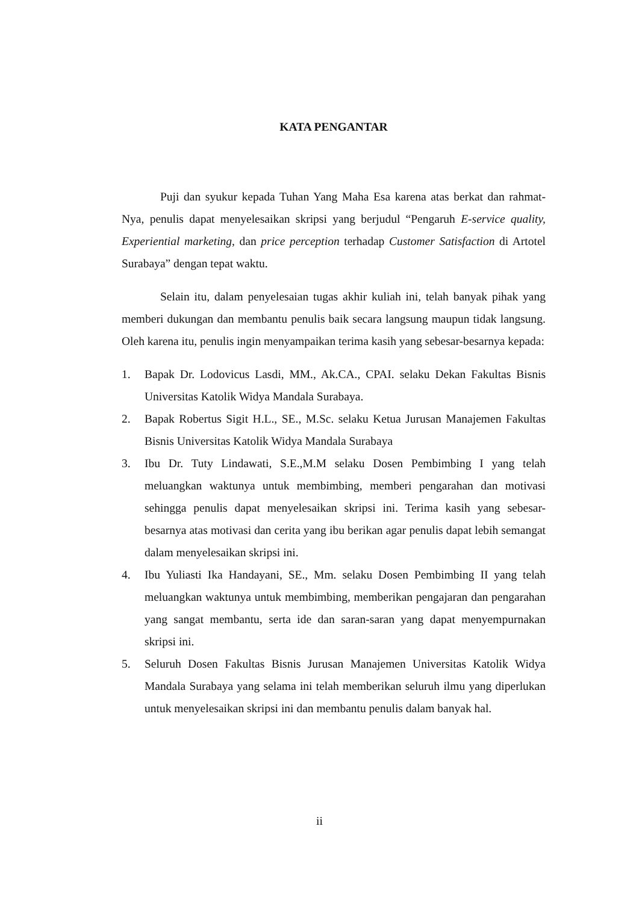KATA PENGANTAR
Puji dan syukur kepada Tuhan Yang Maha Esa karena atas berkat dan rahmat-Nya, penulis dapat menyelesaikan skripsi yang berjudul “Pengaruh E-service quality, Experiential marketing, dan price perception terhadap Customer Satisfaction di Artotel Surabaya” dengan tepat waktu.
Selain itu, dalam penyelesaian tugas akhir kuliah ini, telah banyak pihak yang memberi dukungan dan membantu penulis baik secara langsung maupun tidak langsung. Oleh karena itu, penulis ingin menyampaikan terima kasih yang sebesar-besarnya kepada:
1. Bapak Dr. Lodovicus Lasdi, MM., Ak.CA., CPAI. selaku Dekan Fakultas Bisnis Universitas Katolik Widya Mandala Surabaya.
2. Bapak Robertus Sigit H.L., SE., M.Sc. selaku Ketua Jurusan Manajemen Fakultas Bisnis Universitas Katolik Widya Mandala Surabaya
3. Ibu Dr. Tuty Lindawati, S.E.,M.M selaku Dosen Pembimbing I yang telah meluangkan waktunya untuk membimbing, memberi pengarahan dan motivasi sehingga penulis dapat menyelesaikan skripsi ini. Terima kasih yang sebesar-besarnya atas motivasi dan cerita yang ibu berikan agar penulis dapat lebih semangat dalam menyelesaikan skripsi ini.
4. Ibu Yuliasti Ika Handayani, SE., Mm. selaku Dosen Pembimbing II yang telah meluangkan waktunya untuk membimbing, memberikan pengajaran dan pengarahan yang sangat membantu, serta ide dan saran-saran yang dapat menyempurnakan skripsi ini.
5. Seluruh Dosen Fakultas Bisnis Jurusan Manajemen Universitas Katolik Widya Mandala Surabaya yang selama ini telah memberikan seluruh ilmu yang diperlukan untuk menyelesaikan skripsi ini dan membantu penulis dalam banyak hal.
ii